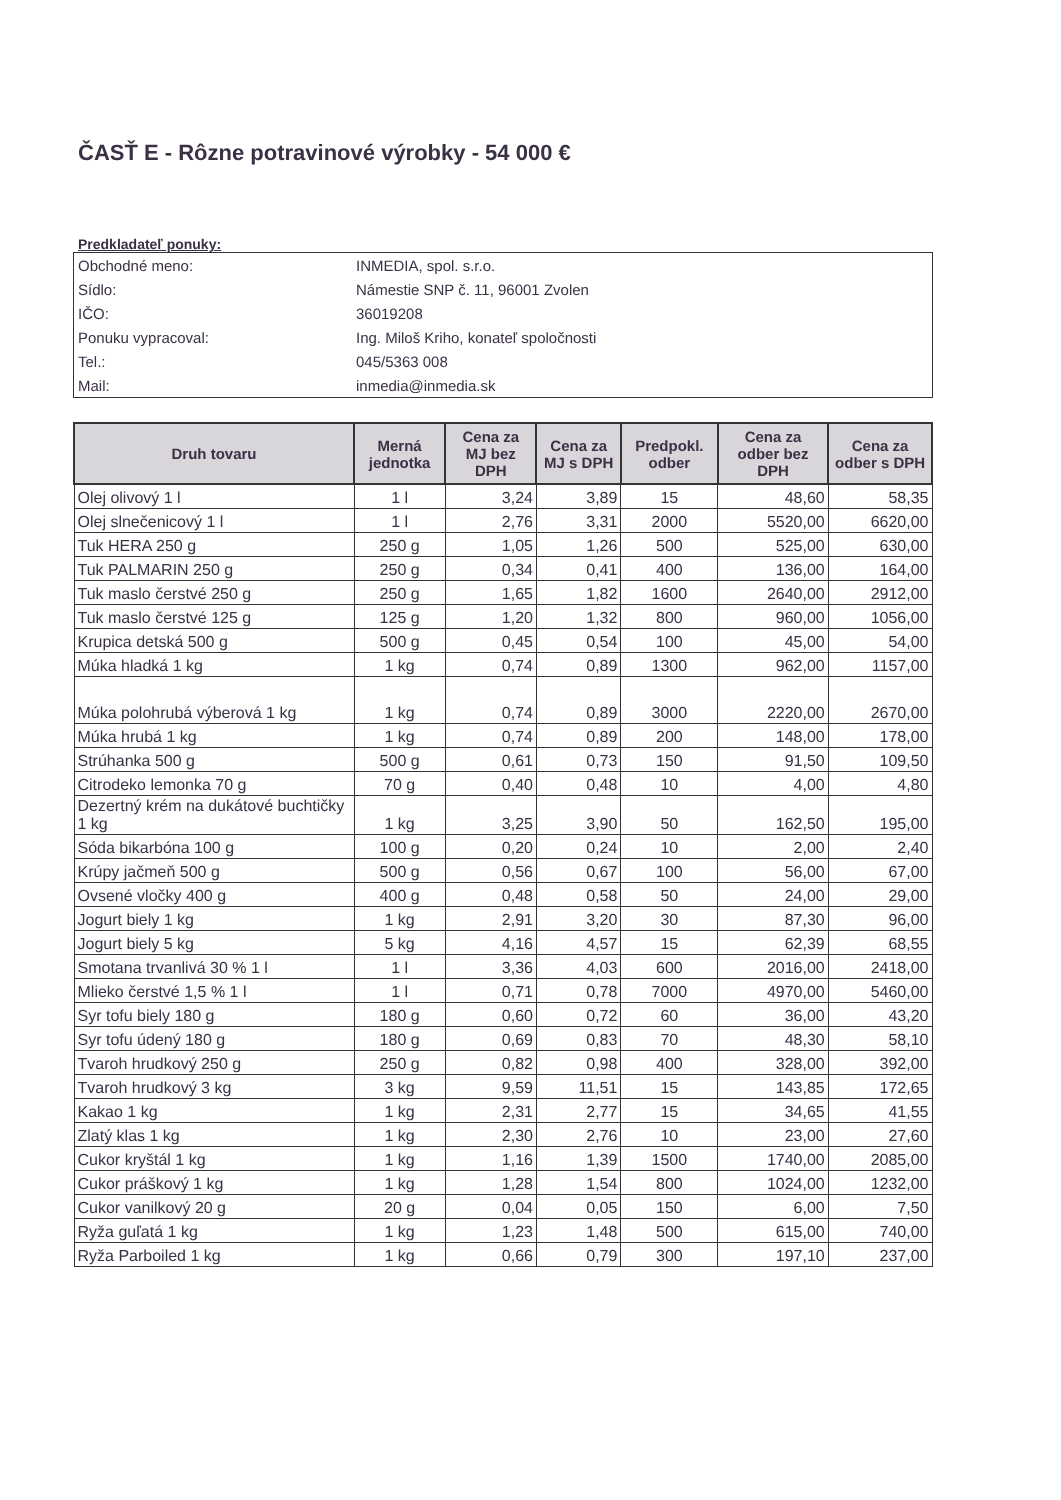ČASŤ E - Rôzne potravinové výrobky - 54 000 €
Predkladateľ ponuky:
| Obchodné meno: | INMEDIA, spol. s.r.o. |
| Sídlo: | Námestie SNP č. 11, 96001 Zvolen |
| IČO: | 36019208 |
| Ponuku vypracoval: | Ing. Miloš Kriho, konateľ spoločnosti |
| Tel.: | 045/5363 008 |
| Mail: | inmedia@inmedia.sk |
| Druh tovaru | Merná jednotka | Cena za MJ bez DPH | Cena za MJ s DPH | Predpokl. odber | Cena za odber bez DPH | Cena za odber s DPH |
| --- | --- | --- | --- | --- | --- | --- |
| Olej olivový 1 l | 1 l | 3,24 | 3,89 | 15 | 48,60 | 58,35 |
| Olej slnečenicový 1 l | 1 l | 2,76 | 3,31 | 2000 | 5520,00 | 6620,00 |
| Tuk HERA 250 g | 250 g | 1,05 | 1,26 | 500 | 525,00 | 630,00 |
| Tuk PALMARIN 250 g | 250 g | 0,34 | 0,41 | 400 | 136,00 | 164,00 |
| Tuk maslo čerstvé 250 g | 250 g | 1,65 | 1,82 | 1600 | 2640,00 | 2912,00 |
| Tuk maslo čerstvé 125 g | 125 g | 1,20 | 1,32 | 800 | 960,00 | 1056,00 |
| Krupica detská 500 g | 500 g | 0,45 | 0,54 | 100 | 45,00 | 54,00 |
| Múka hladká 1 kg | 1 kg | 0,74 | 0,89 | 1300 | 962,00 | 1157,00 |
| Múka polohrubá výberová 1 kg | 1 kg | 0,74 | 0,89 | 3000 | 2220,00 | 2670,00 |
| Múka hrubá 1 kg | 1 kg | 0,74 | 0,89 | 200 | 148,00 | 178,00 |
| Strúhanka 500 g | 500 g | 0,61 | 0,73 | 150 | 91,50 | 109,50 |
| Citrodeko lemonka 70 g | 70 g | 0,40 | 0,48 | 10 | 4,00 | 4,80 |
| Dezertný krém na dukátové buchtičky 1 kg | 1 kg | 3,25 | 3,90 | 50 | 162,50 | 195,00 |
| Sóda bikarbóna 100 g | 100 g | 0,20 | 0,24 | 10 | 2,00 | 2,40 |
| Krúpy jačmeň 500 g | 500 g | 0,56 | 0,67 | 100 | 56,00 | 67,00 |
| Ovsené vločky 400 g | 400 g | 0,48 | 0,58 | 50 | 24,00 | 29,00 |
| Jogurt biely 1 kg | 1 kg | 2,91 | 3,20 | 30 | 87,30 | 96,00 |
| Jogurt biely 5 kg | 5 kg | 4,16 | 4,57 | 15 | 62,39 | 68,55 |
| Smotana trvanlivá 30 % 1 l | 1 l | 3,36 | 4,03 | 600 | 2016,00 | 2418,00 |
| Mlieko čerstvé 1,5 % 1 l | 1 l | 0,71 | 0,78 | 7000 | 4970,00 | 5460,00 |
| Syr tofu biely 180 g | 180 g | 0,60 | 0,72 | 60 | 36,00 | 43,20 |
| Syr tofu údený 180 g | 180 g | 0,69 | 0,83 | 70 | 48,30 | 58,10 |
| Tvaroh hrudkový 250 g | 250 g | 0,82 | 0,98 | 400 | 328,00 | 392,00 |
| Tvaroh hrudkový 3 kg | 3 kg | 9,59 | 11,51 | 15 | 143,85 | 172,65 |
| Kakao 1 kg | 1 kg | 2,31 | 2,77 | 15 | 34,65 | 41,55 |
| Zlatý klas 1 kg | 1 kg | 2,30 | 2,76 | 10 | 23,00 | 27,60 |
| Cukor kryštál 1 kg | 1 kg | 1,16 | 1,39 | 1500 | 1740,00 | 2085,00 |
| Cukor práškový 1 kg | 1 kg | 1,28 | 1,54 | 800 | 1024,00 | 1232,00 |
| Cukor vanilkový 20 g | 20 g | 0,04 | 0,05 | 150 | 6,00 | 7,50 |
| Ryža guľatá 1 kg | 1 kg | 1,23 | 1,48 | 500 | 615,00 | 740,00 |
| Ryža Parboiled 1 kg | 1 kg | 0,66 | 0,79 | 300 | 197,10 | 237,00 |